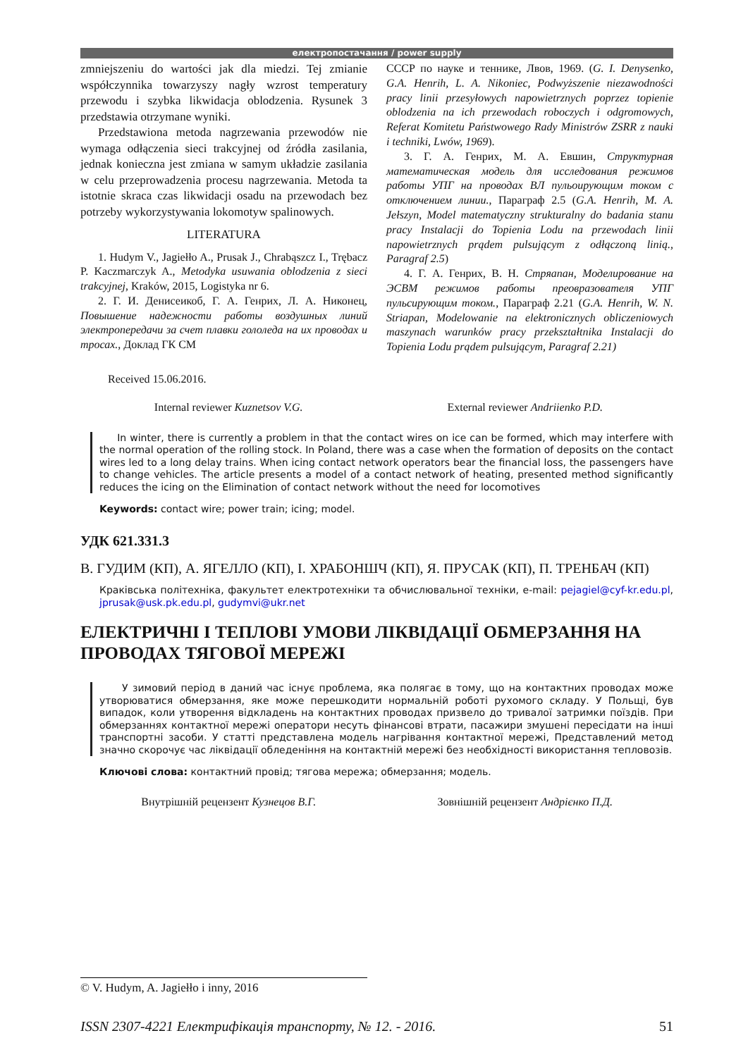електропостачання / power supply
zmniejszeniu do wartości jak dla miedzi. Tej zmianie współczynnika towarzyszy nagły wzrost temperatury przewodu i szybka likwidacja oblodzenia. Rysunek 3 przedstawia otrzymane wyniki.
Przedstawiona metoda nagrzewania przewodów nie wymaga odłączenia sieci trakcyjnej od źródła zasilania, jednak konieczna jest zmiana w samym układzie zasilania w celu przeprowadzenia procesu nagrzewania. Metoda ta istotnie skraca czas likwidacji osadu na przewodach bez potrzeby wykorzystywania lokomotyw spalinowych.
LITERATURA
1. Hudym V., Jagiełło A., Prusak J., Chrabąszcz I., Trębacz P. Kaczmarczyk A., Metodyka usuwania oblodzenia z sieci trakcyjnej, Kraków, 2015, Logistyka nr 6.
2. Г. И. Денисеикоб, Г. А. Генрих, Л. А. Никонец, Повышение надежности работы воздушных линий электропередачи за счет плавки гололеда на их проводах и тросах., Доклад ГК СМ
СССР по науке и теннике, Лвов, 1969. (G. I. Denysenko, G.A. Henrih, L. A. Nikoniec, Podwyższenie niezawodności pracy linii przesyłowych napowietrznych poprzez topienie oblodzenia na ich przewodach roboczych i odgromowych, Referat Komitetu Państwowego Rady Ministrów ZSRR z nauki i techniki, Lwów, 1969).
3. Г. А. Генрих, М. А. Евшин, Структурная математическая модель для исследования режимов работы УПГ на проводах ВЛ пульоирующим током с отключением линии., Параграф 2.5 (G.A. Henrih, M. A. Jełszyn, Model matematyczny strukturalny do badania stanu pracy Instalacji do Topienia Lodu na przewodach linii napowietrznych prądem pulsującym z odłączoną linią., Paragraf 2.5)
4. Г. А. Генрих, В. Н. Стряапан, Моделирование на ЭСВМ режимов работы преовразователя УПГ пульсирующим током., Параграф 2.21 (G.A. Henrih, W. N. Striapan, Modelowanie na elektronicznych obliczeniowych maszynach warunków pracy przekształtnika Instalacji do Topienia Lodu prądem pulsującym, Paragraf 2.21)
Received 15.06.2016.
Internal reviewer Kuznetsov V.G.
External reviewer Andriienko P.D.
In winter, there is currently a problem in that the contact wires on ice can be formed, which may interfere with the normal operation of the rolling stock. In Poland, there was a case when the formation of deposits on the contact wires led to a long delay trains. When icing contact network operators bear the financial loss, the passengers have to change vehicles. The article presents a model of a contact network of heating, presented method significantly reduces the icing on the Elimination of contact network without the need for locomotives
Keywords: contact wire; power train; icing; model.
УДК 621.331.3
В. ГУДИМ (КП), А. ЯГЕЛЛО (КП), І. ХРАБОНШЧ (КП), Я. ПРУСАК (КП), П. ТРЕНБАЧ (КП)
Краківська політехніка, факультет електротехніки та обчислювальної техніки, e-mail: pejagiel@cyf-kr.edu.pl, jprusak@usk.pk.edu.pl, gudymvi@ukr.net
ЕЛЕКТРИЧНІ І ТЕПЛОВІ УМОВИ ЛІКВІДАЦІЇ ОБМЕРЗАННЯ НА ПРОВОДАХ ТЯГОВОЇ МЕРЕЖІ
У зимовий період в даний час існує проблема, яка полягає в тому, що на контактних проводах може утворюватися обмерзання, яке може перешкодити нормальній роботі рухомого складу. У Польщі, був випадок, коли утворення відкладень на контактних проводах призвело до тривалої затримки поїздів. При обмерзаннях контактної мережі оператори несуть фінансові втрати, пасажири змушені пересідати на інші транспортні засоби. У статті представлена модель нагрівання контактної мережі, Представлений метод значно скорочує час ліквідації обледеніння на контактній мережі без необхідності використання тепловозів.
Ключові слова: контактний провід; тягова мережа; обмерзання; модель.
Внутрішній рецензент Кузнецов В.Г.
Зовнішній рецензент Андрієнко П.Д.
© V. Hudym, A. Jagiełło i inny, 2016
ISSN 2307-4221 Електрифікація транспорту, № 12. - 2016. 51